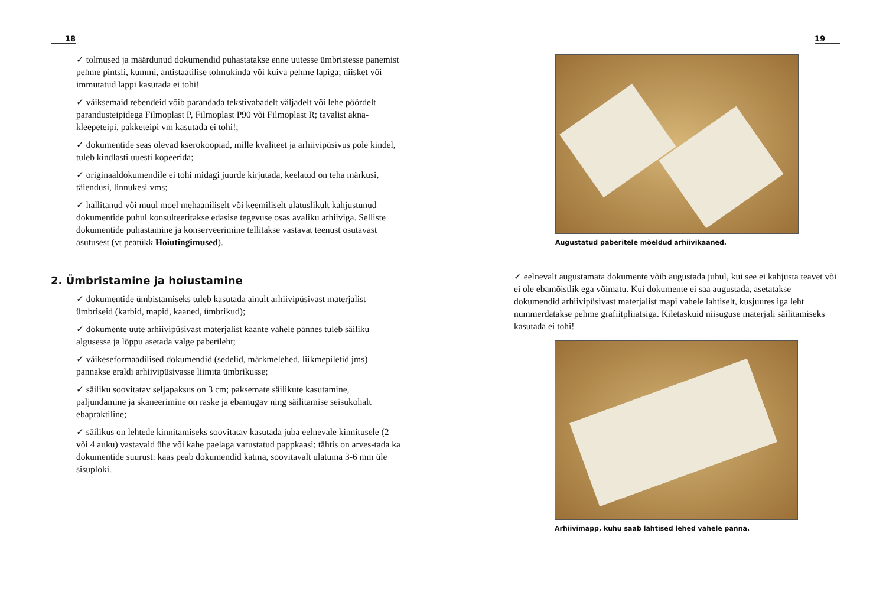18
✓ tolmused ja määrdunud dokumendid puhastatakse enne uutesse ümbristesse panemist pehme pintsli, kummi, antistaatilise tolmukinda või kuiva pehme lapiga; niisket või immutatud lappi kasutada ei tohi!
✓ väiksemaid rebendeid võib parandada tekstivabadelt väljadelt või lehe pöördelt parandusteipidega Filmoplast P, Filmoplast P90 või Filmoplast R; tavalist akna-kleepeteipi, pakketeipi vm kasutada ei tohi!;
✓ dokumentide seas olevad kserokoopiad, mille kvaliteet ja arhiivipüsivus pole kindel, tuleb kindlasti uuesti kopeerida;
✓ originaaldokumendile ei tohi midagi juurde kirjutada, keelatud on teha märkusi, täiendusi, linnukesi vms;
✓ hallitanud või muul moel mehaaniliselt või keemiliselt ulatuslikult kahjustunud dokumentide puhul konsulteeritakse edasise tegevuse osas avaliku arhiiviga. Selliste dokumentide puhastamine ja konserveerimine tellitakse vastavat teenust osutavast asutusest (vt peatükk Hoiutingimused).
2. Ümbristamine ja hoiustamine
✓ dokumentide ümbistamiseks tuleb kasutada ainult arhiivipüsivast materjalist ümbriseid (karbid, mapid, kaaned, ümbrikud);
✓ dokumente uute arhiivipüsivast materjalist kaante vahele pannes tuleb säiliku algusesse ja lõppu asetada valge paberileht;
✓ väikeseformaadilised dokumendid (sedelid, märkmelehed, liikmepiletid jms) pannakse eraldi arhiivipüsivasse liimita ümbrikusse;
✓ säiliku soovitatav seljapaksus on 3 cm; paksemate säilikute kasutamine, paljundamine ja skaneerimine on raske ja ebamugav ning säilitamise seisukohalt ebapraktiline;
✓ säilikus on lehtede kinnitamiseks soovitatav kasutada juba eelnevale kinnitusele (2 või 4 auku) vastavaid ühe või kahe paelaga varustatud pappkaasi; tähtis on arves-tada ka dokumentide suurust: kaas peab dokumendid katma, soovitavalt ulatuma 3-6 mm üle sisuploki.
19
Augustatud paberitele mõeldud arhiivikaaned.
✓ eelnevalt augustamata dokumente võib augustada juhul, kui see ei kahjusta teavet või ei ole ebamõistlik ega võimatu. Kui dokumente ei saa augustada, asetatakse dokumendid arhiivipüsivast materjalist mapi vahele lahtiselt, kusjuures iga leht nummerdatakse pehme grafiitpliiatsiga. Kiletaskuid niisuguse materjali säilitamiseks kasutada ei tohi!
Arhiivimapp, kuhu saab lahtised lehed vahele panna.